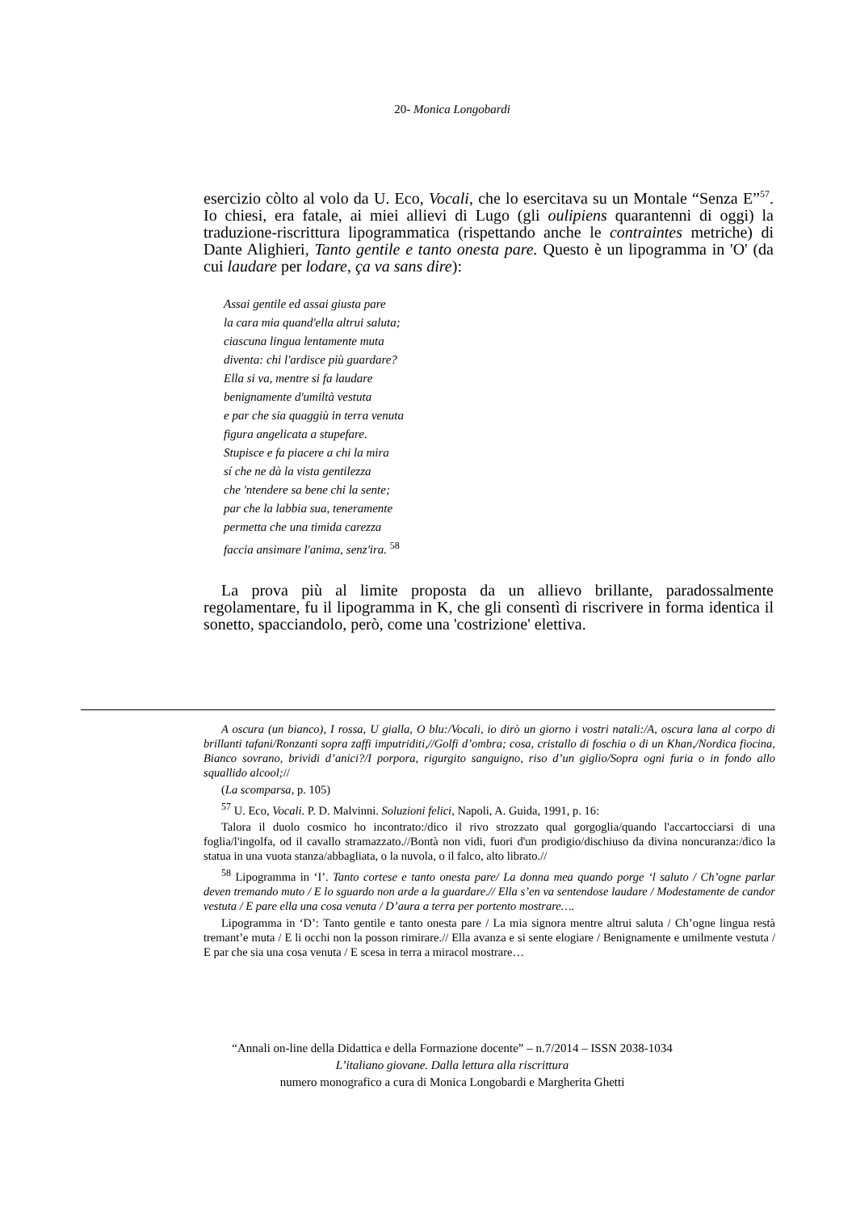20- Monica Longobardi
esercizio còlto al volo da U. Eco, Vocali, che lo esercitava su un Montale “Senza E”<sup>57</sup>. Io chiesi, era fatale, ai miei allievi di Lugo (gli oulipiens quarantenni di oggi) la traduzione-riscrittura lipogrammatica (rispettando anche le contraintes metriche) di Dante Alighieri, Tanto gentile e tanto onesta pare. Questo è un lipogramma in 'O' (da cui laudare per lodare, ça va sans dire):
Assai gentile ed assai giusta pare
la cara mia quand'ella altrui saluta;
ciascuna lingua lentamente muta
diventa: chi l'ardisce più guardare?
Ella si va, mentre si fa laudare
benignamente d'umiltà vestuta
e par che sia quaggiù in terra venuta
figura angelicata a stupefare.
Stupisce e fa piacere a chi la mira
sí che ne dà la vista gentilezza
che 'ntendere sa bene chi la sente;
par che la labbia sua, teneramente
permetta che una timida carezza
faccia ansimare l'anima, senz'ira. <sup>58</sup>
La prova più al limite proposta da un allievo brillante, paradossalmente regolamentare, fu il lipogramma in K, che gli consentì di riscrivere in forma identica il sonetto, spacciandolo, però, come una 'costrizione' elettiva.
A oscura (un bianco), I rossa, U gialla, O blu:/Vocali, io dirò un giorno i vostri natali:/A, oscura lana al corpo di brillanti tafani/Ronzanti sopra zaffi imputriditi,//Golfi d’ombra; cosa, cristallo di foschia o di un Khan,/Nordica fiocina, Bianco sovrano, brividi d’anici?/I porpora, rigurgito sanguigno, riso d’un giglio/Sopra ogni furia o in fondo allo squallido alcool;//
(La scomparsa, p. 105)
<sup>57</sup> U. Eco, Vocali. P. D. Malvinni. Soluzioni felici, Napoli, A. Guida, 1991, p. 16:
Talora il duolo cosmico ho incontrato:/dico il rivo strozzato qual gorgoglia/quando l'accartocciarsi di una foglia/l'ingolfa, od il cavallo stramazzato.//Bontà non vidi, fuori d'un prodigio/dischiuso da divina noncuranza:/dico la statua in una vuota stanza/abbagliata, o la nuvola, o il falco, alto librato.//
<sup>58</sup> Lipogramma in ‘I’. Tanto cortese e tanto onesta pare/ La donna mea quando porge ‘l saluto / Ch’ogne parlar deven tremando muto / E lo sguardo non arde a la guardare.// Ella s’en va sentendose laudare / Modestamente de candor vestuta / E pare ella una cosa venuta / D’aura a terra per portento mostrare….
Lipogramma in ‘D’: Tanto gentile e tanto onesta pare / La mia signora mentre altrui saluta / Ch’ogne lingua restà tremant’e muta / E li occhi non la posson rimirare.// Ella avanza e si sente elogiare / Benignamente e umilmente vestuta / E par che sia una cosa venuta / E scesa in terra a miracol mostrare…
“Annali on-line della Didattica e della Formazione docente” – n.7/2014 – ISSN 2038-1034
L’italiano giovane. Dalla lettura alla riscrittura
numero monografico a cura di Monica Longobardi e Margherita Ghetti